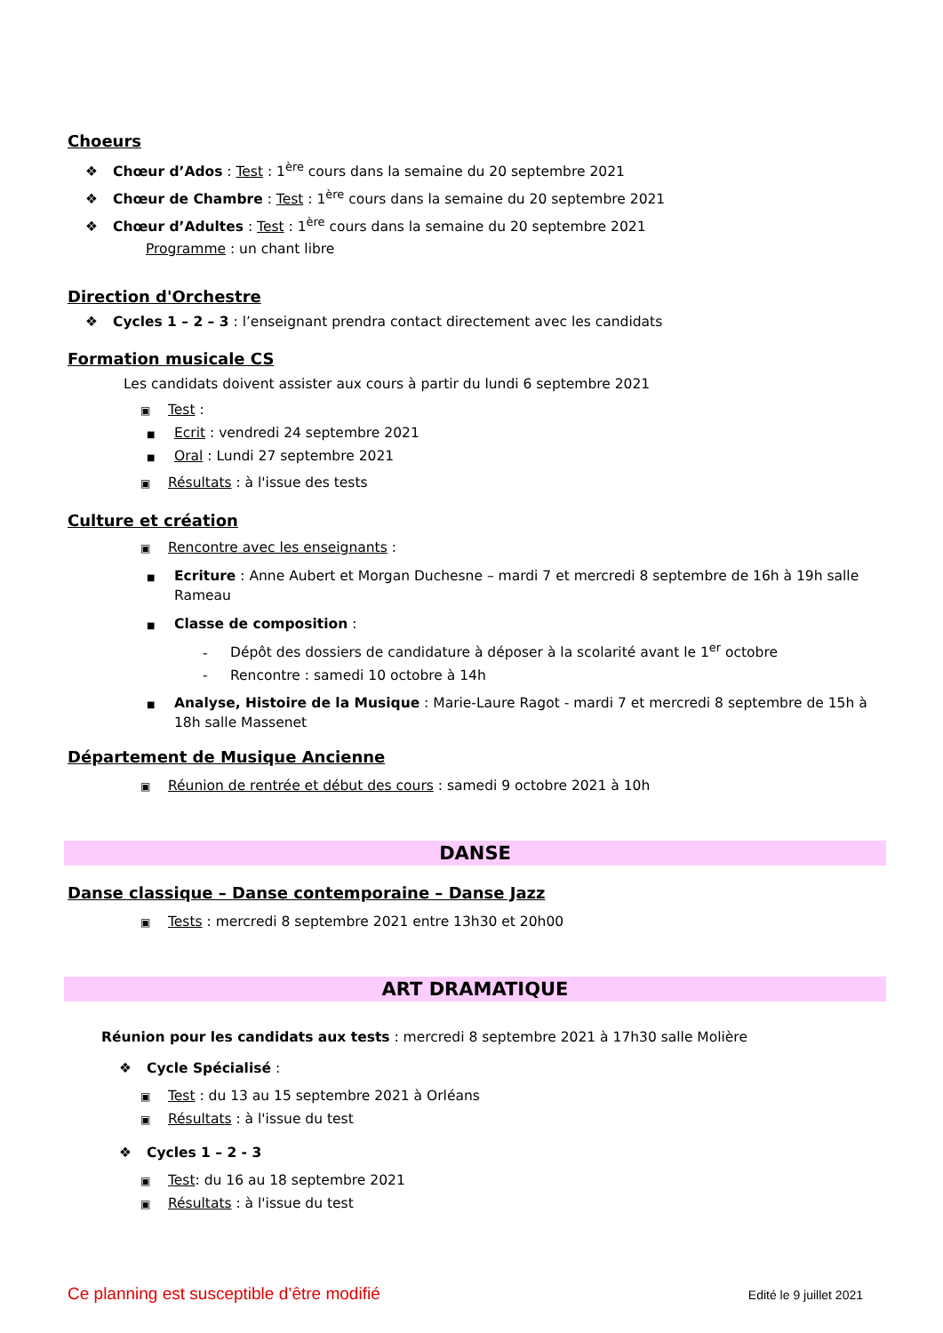Choeurs
❖ Chœur d’Ados : Test : 1<sup>ère</sup> cours dans la semaine du 20 septembre 2021
❖ Chœur de Chambre : Test : 1<sup>ère</sup> cours dans la semaine du 20 septembre 2021
❖ Chœur d’Adultes : Test : 1<sup>ère</sup> cours dans la semaine du 20 septembre 2021
Programme : un chant libre
Direction d'Orchestre
❖ Cycles 1 – 2 – 3 : l’enseignant prendra contact directement avec les candidats
Formation musicale CS
Les candidats doivent assister aux cours à partir du lundi 6 septembre 2021
▣ Test :
■ Ecrit : vendredi 24 septembre 2021
■ Oral : Lundi 27 septembre 2021
▣ Résultats : à l'issue des tests
Culture et création
▣ Rencontre avec les enseignants :
■ Ecriture : Anne Aubert et Morgan Duchesne – mardi 7 et mercredi 8 septembre de 16h à 19h salle Rameau
■ Classe de composition :
- Dépôt des dossiers de candidature à déposer à la scolarité avant le 1<sup>er</sup> octobre
- Rencontre : samedi 10 octobre à 14h
■ Analyse, Histoire de la Musique : Marie-Laure Ragot - mardi 7 et mercredi 8 septembre de 15h à 18h salle Massenet
Département de Musique Ancienne
▣ Réunion de rentrée et début des cours : samedi 9 octobre 2021 à 10h
DANSE
Danse classique – Danse contemporaine – Danse Jazz
▣ Tests : mercredi 8 septembre 2021 entre 13h30 et 20h00
ART DRAMATIQUE
Réunion pour les candidats aux tests : mercredi 8 septembre 2021 à 17h30 salle Molière
❖ Cycle Spécialisé :
▣ Test : du 13 au 15 septembre 2021 à Orléans
▣ Résultats : à l'issue du test
❖ Cycles 1 – 2 - 3
▣ Test: du 16 au 18 septembre 2021
▣ Résultats : à l'issue du test
Ce planning est susceptible d’être modifié Edité le 9 juillet 2021